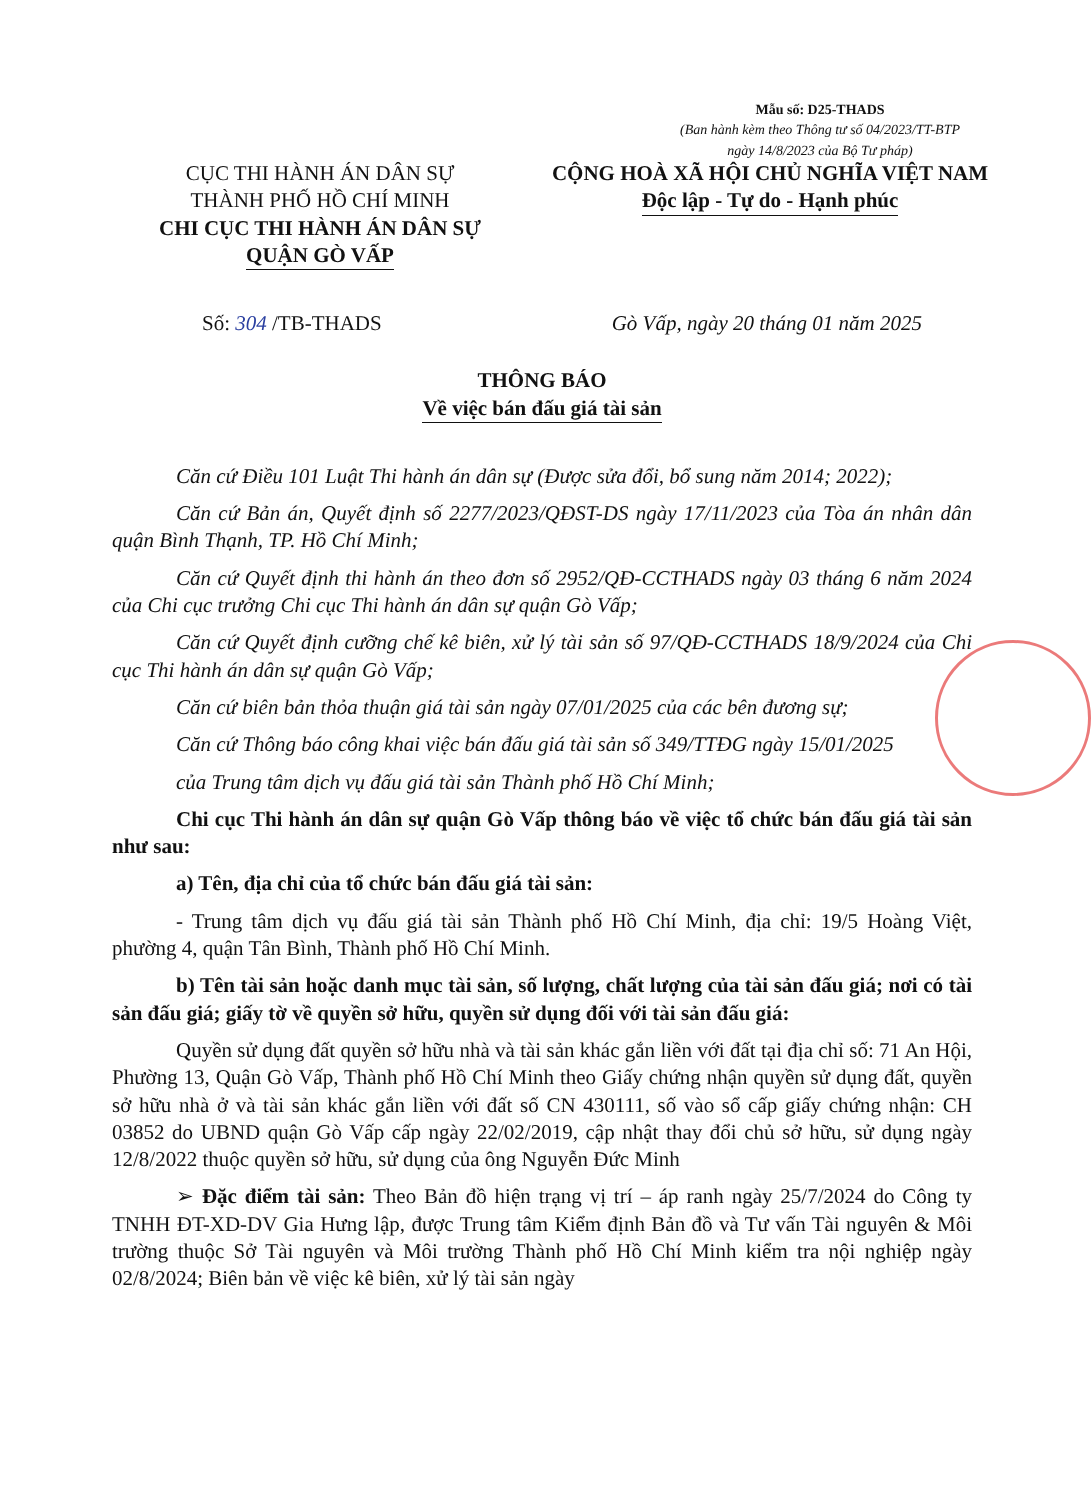Mẫu số: D25-THADS
(Ban hành kèm theo Thông tư số 04/2023/TT-BTP
ngày 14/8/2023 của Bộ Tư pháp)
CỤC THI HÀNH ÁN DÂN SỰ
THÀNH PHỐ HỒ CHÍ MINH
CHI CỤC THI HÀNH ÁN DÂN SỰ
QUẬN GÒ VẤP
CỘNG HOÀ XÃ HỘI CHỦ NGHĨA VIỆT NAM
Độc lập - Tự do - Hạnh phúc
Số: 304 /TB-THADS Gò Vấp, ngày 20 tháng 01 năm 2025
THÔNG BÁO
Về việc bán đấu giá tài sản
Căn cứ Điều 101 Luật Thi hành án dân sự (Được sửa đổi, bổ sung năm 2014; 2022);
Căn cứ Bản án, Quyết định số 2277/2023/QĐST-DS ngày 17/11/2023 của Tòa án nhân dân quận Bình Thạnh, TP. Hồ Chí Minh;
Căn cứ Quyết định thi hành án theo đơn số 2952/QĐ-CCTHADS ngày 03 tháng 6 năm 2024 của Chi cục trưởng Chi cục Thi hành án dân sự quận Gò Vấp;
Căn cứ Quyết định cưỡng chế kê biên, xử lý tài sản số 97/QĐ-CCTHADS 18/9/2024 của Chi cục Thi hành án dân sự quận Gò Vấp;
Căn cứ biên bản thỏa thuận giá tài sản ngày 07/01/2025 của các bên đương sự;
Căn cứ Thông báo công khai việc bán đấu giá tài sản số 349/TTĐG ngày 15/01/2025
của Trung tâm dịch vụ đấu giá tài sản Thành phố Hồ Chí Minh;
Chi cục Thi hành án dân sự quận Gò Vấp thông báo về việc tổ chức bán đấu giá tài sản như sau:
a) Tên, địa chỉ của tổ chức bán đấu giá tài sản:
- Trung tâm dịch vụ đấu giá tài sản Thành phố Hồ Chí Minh, địa chỉ: 19/5 Hoàng Việt, phường 4, quận Tân Bình, Thành phố Hồ Chí Minh.
b) Tên tài sản hoặc danh mục tài sản, số lượng, chất lượng của tài sản đấu giá; nơi có tài sản đấu giá; giấy tờ về quyền sở hữu, quyền sử dụng đối với tài sản đấu giá:
Quyền sử dụng đất quyền sở hữu nhà và tài sản khác gắn liền với đất tại địa chỉ số: 71 An Hội, Phường 13, Quận Gò Vấp, Thành phố Hồ Chí Minh theo Giấy chứng nhận quyền sử dụng đất, quyền sở hữu nhà ở và tài sản khác gắn liền với đất số CN 430111, số vào sổ cấp giấy chứng nhận: CH 03852 do UBND quận Gò Vấp cấp ngày 22/02/2019, cập nhật thay đổi chủ sở hữu, sử dụng ngày 12/8/2022 thuộc quyền sở hữu, sử dụng của ông Nguyễn Đức Minh
➢ Đặc điểm tài sản: Theo Bản đồ hiện trạng vị trí – áp ranh ngày 25/7/2024 do Công ty TNHH ĐT-XD-DV Gia Hưng lập, được Trung tâm Kiểm định Bản đồ và Tư vấn Tài nguyên & Môi trường thuộc Sở Tài nguyên và Môi trường Thành phố Hồ Chí Minh kiểm tra nội nghiệp ngày 02/8/2024; Biên bản về việc kê biên, xử lý tài sản ngày